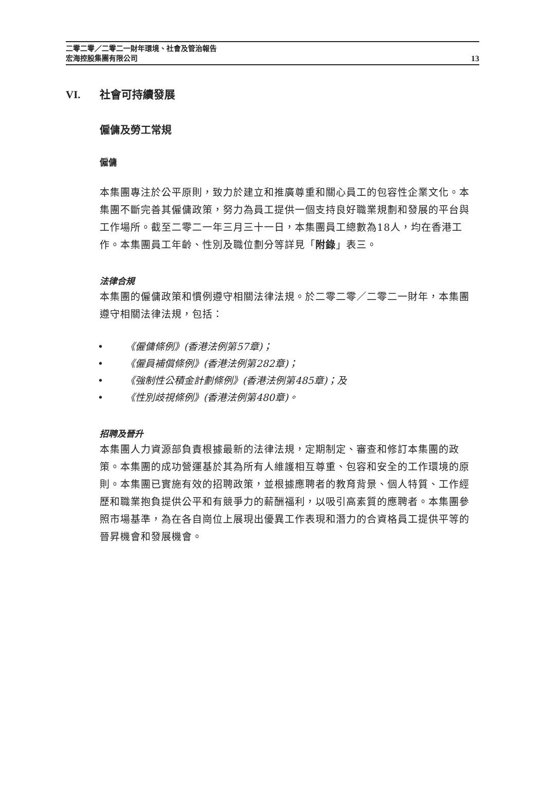二零二零／二零二一財年環境、社會及管治報告
宏海控股集團有限公司
13
VI. 社會可持續發展
僱傭及勞工常規
僱傭
本集團專注於公平原則，致力於建立和推廣尊重和關心員工的包容性企業文化。本集團不斷完善其僱傭政策，努力為員工提供一個支持良好職業規劃和發展的平台與工作場所。截至二零二一年三月三十一日，本集團員工總數為18人，均在香港工作。本集團員工年齡、性別及職位劃分等詳見「附錄」表三。
法律合規
本集團的僱傭政策和慣例遵守相關法律法規。於二零二零／二零二一財年，本集團遵守相關法律法規，包括：
• 《僱傭條例》(香港法例第57章)；
• 《僱員補償條例》(香港法例第282章)；
• 《強制性公積金計劃條例》(香港法例第485章)；及
• 《性別歧視條例》(香港法例第480章)。
招聘及晉升
本集團人力資源部負責根據最新的法律法規，定期制定、審查和修訂本集團的政策。本集團的成功營運基於其為所有人維護相互尊重、包容和安全的工作環境的原則。本集團已實施有效的招聘政策，並根據應聘者的教育背景、個人特質、工作經歷和職業抱負提供公平和有競爭力的薪酬福利，以吸引高素質的應聘者。本集團參照市場基準，為在各自崗位上展現出優異工作表現和潛力的合資格員工提供平等的晉昇機會和發展機會。